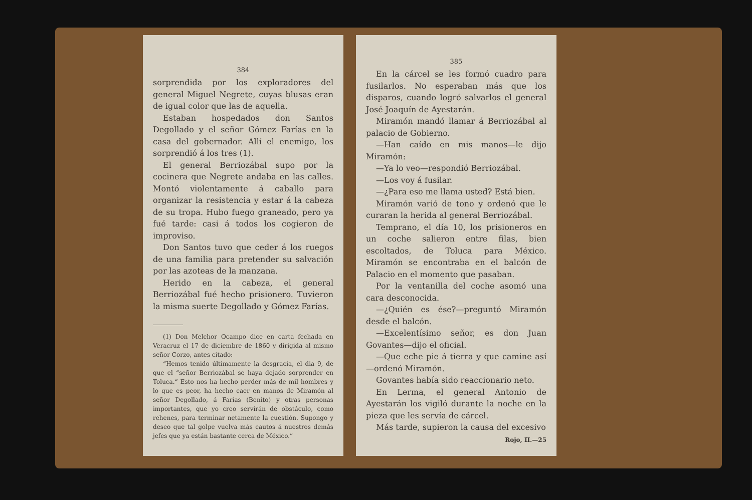384
sorprendida por los exploradores del general Miguel Negrete, cuyas blusas eran de igual color que las de aquella.
Estaban hospedados don Santos Degollado y el señor Gómez Farías en la casa del gobernador. Allí el enemigo, los sorprendió á los tres (1).
El general Berriozábal supo por la cocinera que Negrete andaba en las calles. Montó violentamente á caballo para organizar la resistencia y estar á la cabeza de su tropa. Hubo fuego graneado, pero ya fué tarde: casi á todos los cogieron de improviso.
Don Santos tuvo que ceder á los ruegos de una familia para pretender su salvación por las azoteas de la manzana.
Herido en la cabeza, el general Berriozábal fué hecho prisionero. Tuvieron la misma suerte Degollado y Gómez Farías.
(1) Don Melchor Ocampo dice en carta fechada en Veracruz el 17 de diciembre de 1860 y dirigida al mismo señor Corzo, antes citado:
“Hemos tenido últimamente la desgracia, el dia 9, de que el “señor Berriozábal se haya dejado sorprender en Toluca.“ Esto nos ha hecho perder más de mil hombres y lo que es peor, ha hecho caer en manos de Miramón al señor Degollado, á Farias (Benito) y otras personas importantes, que yo creo servirán de obstáculo, como rehenes, para terminar netamente la cuestión. Supongo y deseo que tal golpe vuelva más cautos á nuestros demás jefes que ya están bastante cerca de México.”
385
En la cárcel se les formó cuadro para fusilarlos. No esperaban más que los disparos, cuando logró salvarlos el general José Joaquín de Ayestarán.
Miramón mandó llamar á Berriozábal al palacio de Gobierno.
—Han caído en mis manos—le dijo Miramón:
—Ya lo veo—respondió Berriozábal.
—Los voy á fusilar.
—¿Para eso me llama usted? Está bien.
Miramón varió de tono y ordenó que le curaran la herida al general Berriozábal.
Temprano, el día 10, los prisioneros en un coche salieron entre filas, bien escoltados, de Toluca para México. Miramón se encontraba en el balcón de Palacio en el momento que pasaban.
Por la ventanilla del coche asomó una cara desconocida.
—¿Quién es ése?—preguntó Miramón desde el balcón.
—Excelentísimo señor, es don Juan Govantes—dijo el oficial.
—Que eche pie á tierra y que camine así —ordenó Miramón.
Govantes había sido reaccionario neto.
En Lerma, el general Antonio de Ayestarán los vigiló durante la noche en la pieza que les servía de cárcel.
Más tarde, supieron la causa del excesivo
Rojo, II.—25